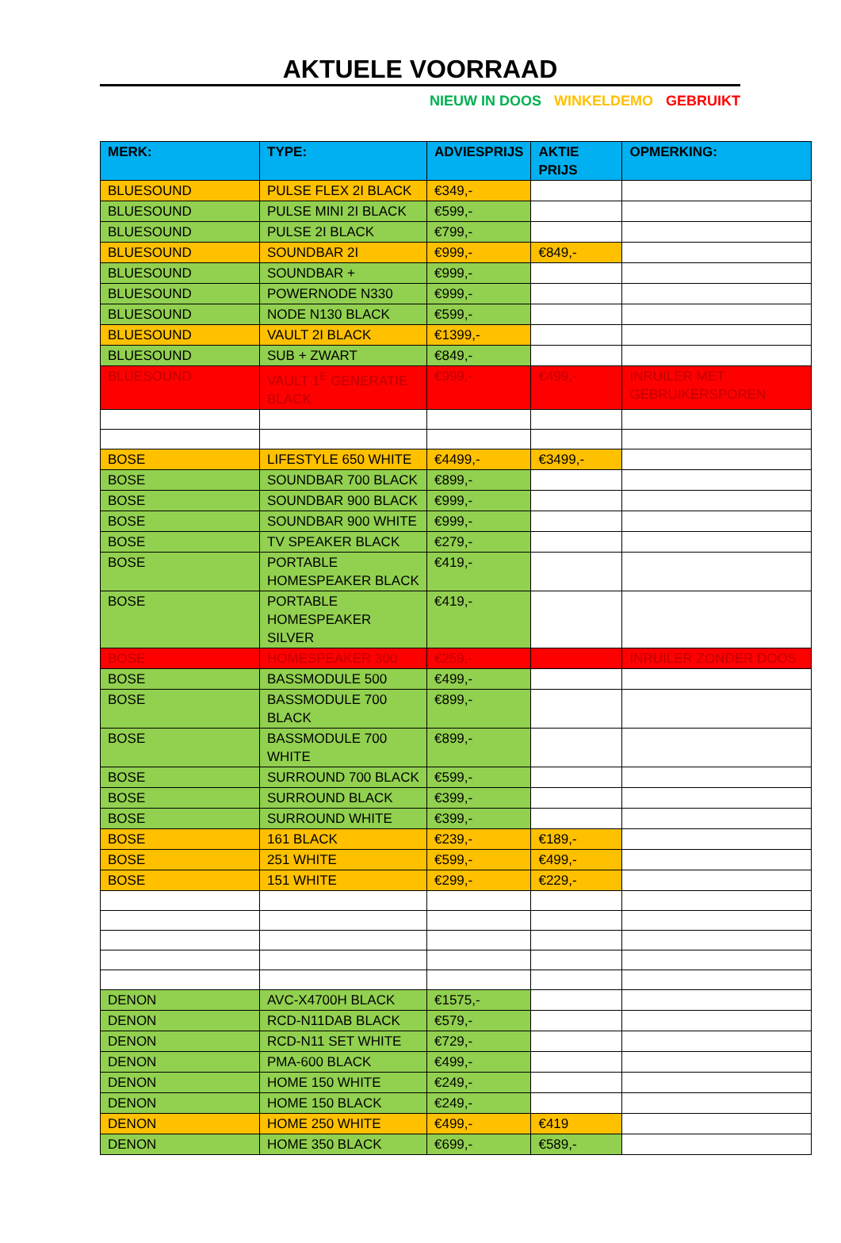AKTUELE VOORRAAD
NIEUW IN DOOS WINKELDEMO GEBRUIKT
| MERK: | TYPE: | ADVIESPRIJS | AKTIE PRIJS | OPMERKING: |
| --- | --- | --- | --- | --- |
| BLUESOUND | PULSE FLEX 2I BLACK | €349,- | | |
| BLUESOUND | PULSE MINI 2I BLACK | €599,- | | |
| BLUESOUND | PULSE 2I BLACK | €799,- | | |
| BLUESOUND | SOUNDBAR 2I | €999,- | €849,- | |
| BLUESOUND | SOUNDBAR + | €999,- | | |
| BLUESOUND | POWERNODE N330 | €999,- | | |
| BLUESOUND | NODE N130 BLACK | €599,- | | |
| BLUESOUND | VAULT 2I BLACK | €1399,- | | |
| BLUESOUND | SUB + ZWART | €849,- | | |
| BLUESOUND | VAULT 1<sup>E</sup> GENERATIE BLACK | €999,- | €499,- | INRUILER MET GEBRUIKERSPOREN |
| BOSE | LIFESTYLE 650 WHITE | €4499,- | €3499,- | |
| BOSE | SOUNDBAR 700 BLACK | €899,- | | |
| BOSE | SOUNDBAR 900 BLACK | €999,- | | |
| BOSE | SOUNDBAR 900 WHITE | €999,- | | |
| BOSE | TV SPEAKER BLACK | €279,- | | |
| BOSE | PORTABLE HOMESPEAKER BLACK | €419,- | | |
| BOSE | PORTABLE HOMESPEAKER SILVER | €419,- | | |
| BOSE | HOMESPEAKER 300 | €259,- | | INRUILER ZONDER DOOS |
| BOSE | BASSMODULE 500 | €499,- | | |
| BOSE | BASSMODULE 700 BLACK | €899,- | | |
| BOSE | BASSMODULE 700 WHITE | €899,- | | |
| BOSE | SURROUND 700 BLACK | €599,- | | |
| BOSE | SURROUND BLACK | €399,- | | |
| BOSE | SURROUND WHITE | €399,- | | |
| BOSE | 161 BLACK | €239,- | €189,- | |
| BOSE | 251 WHITE | €599,- | €499,- | |
| BOSE | 151 WHITE | €299,- | €229,- | |
| DENON | AVC-X4700H BLACK | €1575,- | | |
| DENON | RCD-N11DAB BLACK | €579,- | | |
| DENON | RCD-N11 SET WHITE | €729,- | | |
| DENON | PMA-600 BLACK | €499,- | | |
| DENON | HOME 150 WHITE | €249,- | | |
| DENON | HOME 150 BLACK | €249,- | | |
| DENON | HOME 250 WHITE | €499,- | €419 | |
| DENON | HOME 350 BLACK | €699,- | €589,- | |